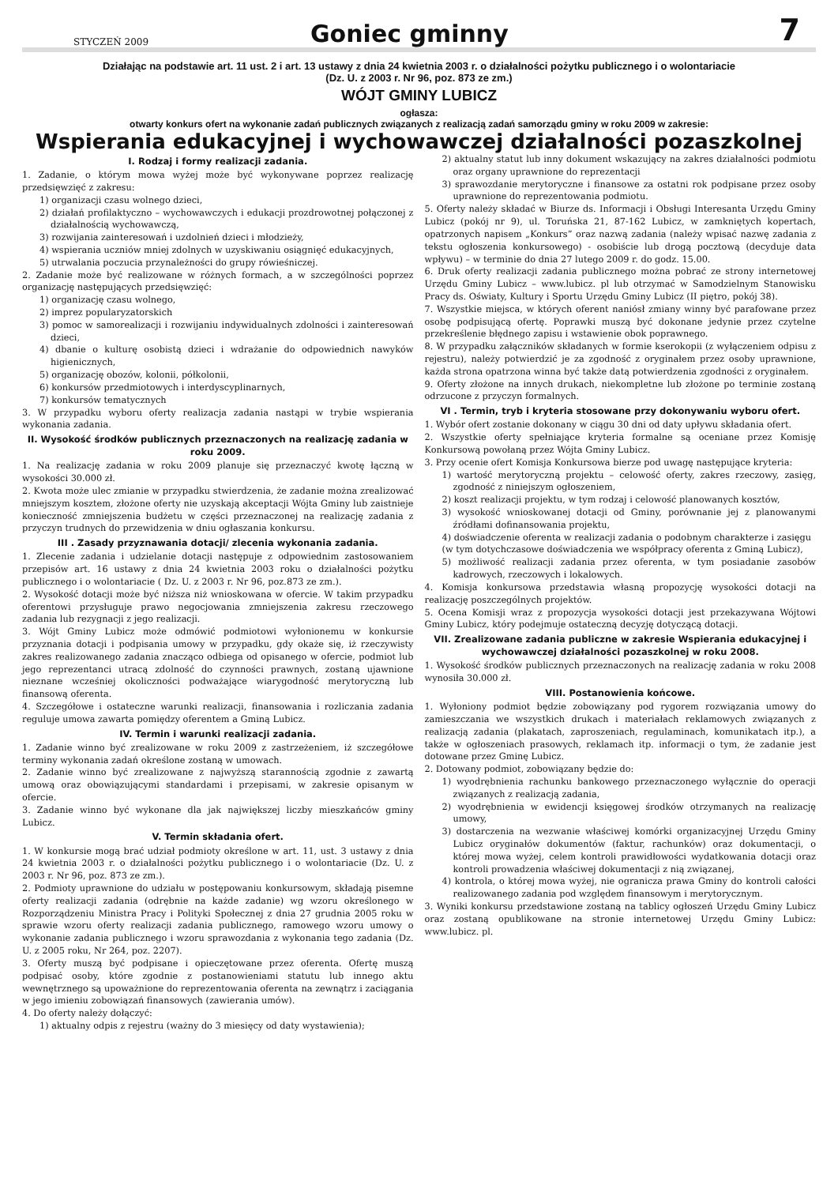STYCZEŃ 2009
Goniec gminny
7
Działając na podstawie art. 11 ust. 2 i art. 13 ustawy z dnia 24 kwietnia 2003 r. o działalności pożytku publicznego i o wolontariacie
(Dz. U. z 2003 r. Nr 96, poz. 873 ze zm.)
WÓJT GMINY LUBICZ
ogłasza:
otwarty konkurs ofert na wykonanie zadań publicznych związanych z realizacją zadań samorządu gminy w roku 2009 w zakresie:
Wspierania edukacyjnej i wychowawczej działalności pozaszkolnej
I. Rodzaj i formy realizacji zadania.
1. Zadanie, o którym mowa wyżej może być wykonywane poprzez realizację przedsięwzięć z zakresu:
1) organizacji czasu wolnego dzieci,
2) działań profilaktyczno – wychowawczych i edukacji prozdrowotnej połączonej z działalnością wychowawczą,
3) rozwijania zainteresowań i uzdolnień dzieci i młodzieży,
4) wspierania uczniów mniej zdolnych w uzyskiwaniu osiągnięć edukacyjnych,
5) utrwalania poczucia przynależności do grupy rówieśniczej.
2. Zadanie może być realizowane w różnych formach, a w szczególności poprzez organizację następujących przedsięwzięć:
1) organizację czasu wolnego,
2) imprez popularyzatorskich
3) pomoc w samorealizacji i rozwijaniu indywidualnych zdolności i zainteresowań dzieci,
4) dbanie o kulturę osobistą dzieci i wdrażanie do odpowiednich nawyków higienicznych,
5) organizację obozów, kolonii, półkolonii,
6) konkursów przedmiotowych i interdyscyplinarnych,
7) konkursów tematycznych
3. W przypadku wyboru oferty realizacja zadania nastąpi w trybie wspierania wykonania zadania.
II. Wysokość środków publicznych przeznaczonych na realizację zadania w roku 2009.
1. Na realizację zadania w roku 2009 planuje się przeznaczyć kwotę łączną w wysokości 30.000 zł.
2. Kwota może ulec zmianie w przypadku stwierdzenia, że zadanie można zrealizować mniejszym kosztem, złożone oferty nie uzyskają akceptacji Wójta Gminy lub zaistnieje konieczność zmniejszenia budżetu w części przeznaczonej na realizację zadania z przyczyn trudnych do przewidzenia w dniu ogłaszania konkursu.
III . Zasady przyznawania dotacji/ zlecenia wykonania zadania.
1. Zlecenie zadania i udzielanie dotacji następuje z odpowiednim zastosowaniem przepisów art. 16 ustawy z dnia 24 kwietnia 2003 roku o działalności pożytku publicznego i o wolontariacie ( Dz. U. z 2003 r. Nr 96, poz.873 ze zm.).
2. Wysokość dotacji może być niższa niż wnioskowana w ofercie. W takim przypadku oferentowi przysługuje prawo negocjowania zmniejszenia zakresu rzeczowego zadania lub rezygnacji z jego realizacji.
3. Wójt Gminy Lubicz może odmówić podmiotowi wyłonionemu w konkursie przyznania dotacji i podpisania umowy w przypadku, gdy okaże się, iż rzeczywisty zakres realizowanego zadania znacząco odbiega od opisanego w ofercie, podmiot lub jego reprezentanci utracą zdolność do czynności prawnych, zostaną ujawnione nieznane wcześniej okoliczności podważające wiarygodność merytoryczną lub finansową oferenta.
4. Szczegółowe i ostateczne warunki realizacji, finansowania i rozliczania zadania reguluje umowa zawarta pomiędzy oferentem a Gminą Lubicz.
IV. Termin i warunki realizacji zadania.
1. Zadanie winno być zrealizowane w roku 2009 z zastrzeżeniem, iż szczegółowe terminy wykonania zadań określone zostaną w umowach.
2. Zadanie winno być zrealizowane z najwyższą starannością zgodnie z zawartą umową oraz obowiązującymi standardami i przepisami, w zakresie opisanym w ofercie.
3. Zadanie winno być wykonane dla jak największej liczby mieszkańców gminy Lubicz.
V. Termin składania ofert.
1. W konkursie mogą brać udział podmioty określone w art. 11, ust. 3 ustawy z dnia 24 kwietnia 2003 r. o działalności pożytku publicznego i o wolontariacie (Dz. U. z 2003 r. Nr 96, poz. 873 ze zm.).
2. Podmioty uprawnione do udziału w postępowaniu konkursowym, składają pisemne oferty realizacji zadania (odrębnie na każde zadanie) wg wzoru określonego w Rozporządzeniu Ministra Pracy i Polityki Społecznej z dnia 27 grudnia 2005 roku w sprawie wzoru oferty realizacji zadania publicznego, ramowego wzoru umowy o wykonanie zadania publicznego i wzoru sprawozdania z wykonania tego zadania (Dz. U. z 2005 roku, Nr 264, poz. 2207).
3. Oferty muszą być podpisane i opieczętowane przez oferenta. Ofertę muszą podpisać osoby, które zgodnie z postanowieniami statutu lub innego aktu wewnętrznego są upoważnione do reprezentowania oferenta na zewnątrz i zaciągania w jego imieniu zobowiązań finansowych (zawierania umów).
4. Do oferty należy dołączyć:
1) aktualny odpis z rejestru (ważny do 3 miesięcy od daty wystawienia);
2) aktualny statut lub inny dokument wskazujący na zakres działalności podmiotu oraz organy uprawnione do reprezentacji
3) sprawozdanie merytoryczne i finansowe za ostatni rok podpisane przez osoby uprawnione do reprezentowania podmiotu.
5. Oferty należy składać w Biurze ds. Informacji i Obsługi Interesanta Urzędu Gminy Lubicz (pokój nr 9), ul. Toruńska 21, 87-162 Lubicz, w zamkniętych kopertach, opatrzonych napisem „Konkurs” oraz nazwą zadania (należy wpisać nazwę zadania z tekstu ogłoszenia konkursowego) - osobiście lub drogą pocztową (decyduje data wpływu) – w terminie do dnia 27 lutego 2009 r. do godz. 15.00.
6. Druk oferty realizacji zadania publicznego można pobrać ze strony internetowej Urzędu Gminy Lubicz – www.lubicz. pl lub otrzymać w Samodzielnym Stanowisku Pracy ds. Oświaty, Kultury i Sportu Urzędu Gminy Lubicz (II piętro, pokój 38).
7. Wszystkie miejsca, w których oferent naniósł zmiany winny być parafowane przez osobę podpisującą ofertę. Poprawki muszą być dokonane jedynie przez czytelne przekreślenie błędnego zapisu i wstawienie obok poprawnego.
8. W przypadku załączników składanych w formie kserokopii (z wyłączeniem odpisu z rejestru), należy potwierdzić je za zgodność z oryginałem przez osoby uprawnione, każda strona opatrzona winna być także datą potwierdzenia zgodności z oryginałem.
9. Oferty złożone na innych drukach, niekompletne lub złożone po terminie zostaną odrzucone z przyczyn formalnych.
VI . Termin, tryb i kryteria stosowane przy dokonywaniu wyboru ofert.
1. Wybór ofert zostanie dokonany w ciągu 30 dni od daty upływu składania ofert.
2. Wszystkie oferty spełniające kryteria formalne są oceniane przez Komisję Konkursową powołaną przez Wójta Gminy Lubicz.
3. Przy ocenie ofert Komisja Konkursowa bierze pod uwagę następujące kryteria:
1) wartość merytoryczną projektu – celowość oferty, zakres rzeczowy, zasięg, zgodność z niniejszym ogłoszeniem,
2) koszt realizacji projektu, w tym rodzaj i celowość planowanych kosztów,
3) wysokość wnioskowanej dotacji od Gminy, porównanie jej z planowanymi źródłami dofinansowania projektu,
4) doświadczenie oferenta w realizacji zadania o podobnym charakterze i zasięgu
(w tym dotychczasowe doświadczenia we współpracy oferenta z Gminą Lubicz),
5) możliwość realizacji zadania przez oferenta, w tym posiadanie zasobów kadrowych, rzeczowych i lokalowych.
4. Komisja konkursowa przedstawia własną propozycję wysokości dotacji na realizację poszczególnych projektów.
5. Ocena Komisji wraz z propozycja wysokości dotacji jest przekazywana Wójtowi Gminy Lubicz, który podejmuje ostateczną decyzję dotyczącą dotacji.
VII. Zrealizowane zadania publiczne w zakresie Wspierania edukacyjnej i wychowawczej działalności pozaszkolnej w roku 2008.
1. Wysokość środków publicznych przeznaczonych na realizację zadania w roku 2008 wynosiła 30.000 zł.
VIII. Postanowienia końcowe.
1. Wyłoniony podmiot będzie zobowiązany pod rygorem rozwiązania umowy do zamieszczania we wszystkich drukach i materiałach reklamowych związanych z realizacją zadania (plakatach, zaproszeniach, regulaminach, komunikatach itp.), a także w ogłoszeniach prasowych, reklamach itp. informacji o tym, że zadanie jest dotowane przez Gminę Lubicz.
2. Dotowany podmiot, zobowiązany będzie do:
1) wyodrębnienia rachunku bankowego przeznaczonego wyłącznie do operacji związanych z realizacją zadania,
2) wyodrębnienia w ewidencji księgowej środków otrzymanych na realizację umowy,
3) dostarczenia na wezwanie właściwej komórki organizacyjnej Urzędu Gminy Lubicz oryginałów dokumentów (faktur, rachunków) oraz dokumentacji, o której mowa wyżej, celem kontroli prawidłowości wydatkowania dotacji oraz kontroli prowadzenia właściwej dokumentacji z nią związanej,
4) kontrola, o której mowa wyżej, nie ogranicza prawa Gminy do kontroli całości realizowanego zadania pod względem finansowym i merytorycznym.
3. Wyniki konkursu przedstawione zostaną na tablicy ogłoszeń Urzędu Gminy Lubicz oraz zostaną opublikowane na stronie internetowej Urzędu Gminy Lubicz: www.lubicz. pl.